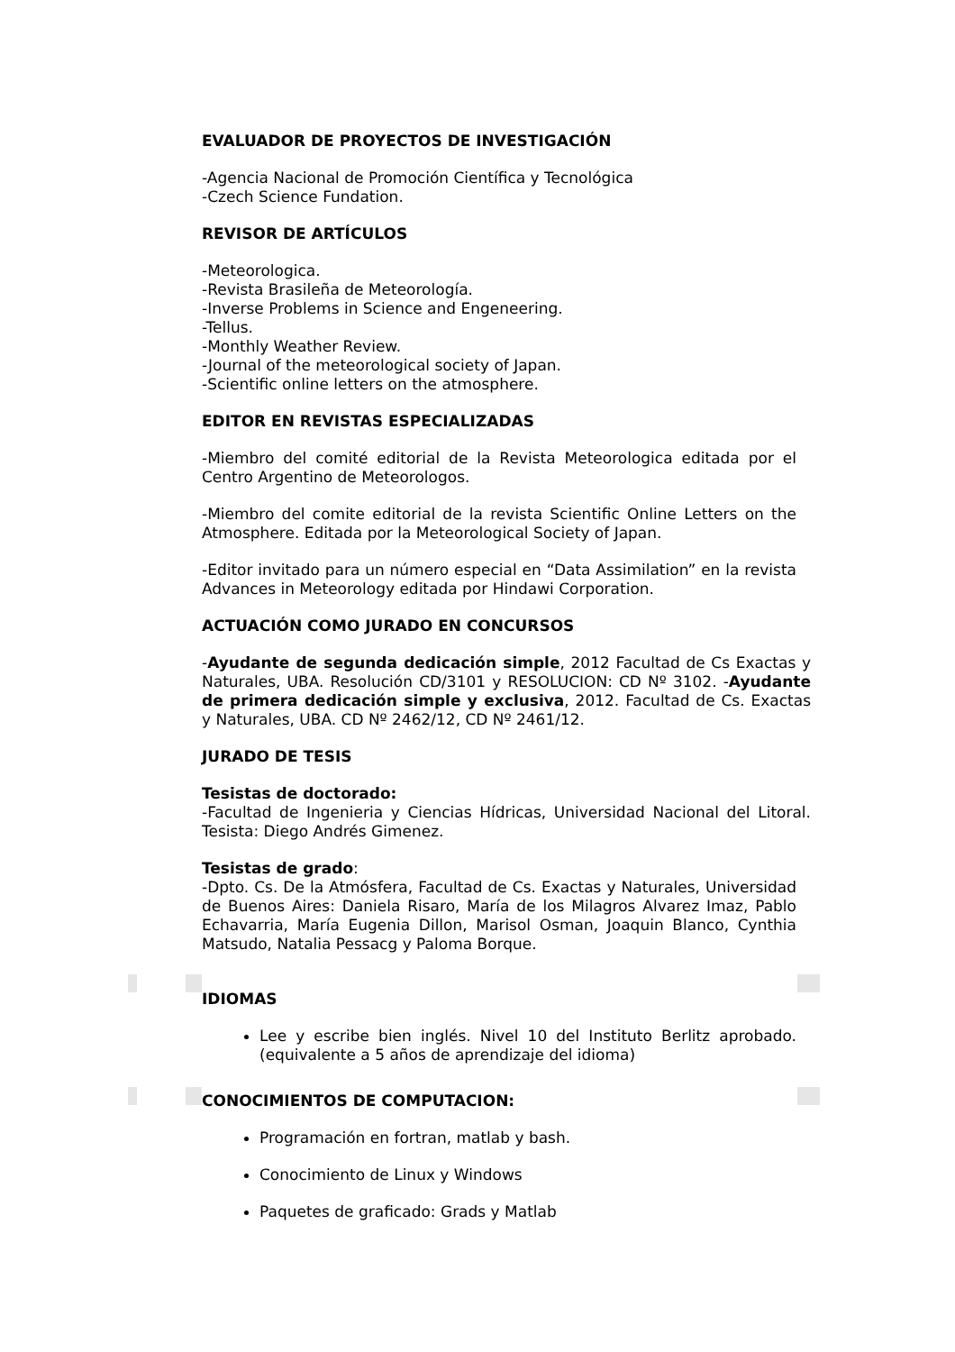EVALUADOR DE PROYECTOS DE INVESTIGACIÓN
-Agencia Nacional de Promoción Científica y Tecnológica
-Czech Science Fundation.
REVISOR DE ARTÍCULOS
-Meteorologica.
-Revista Brasileña de Meteorología.
-Inverse Problems in Science and Engeneering.
-Tellus.
-Monthly Weather Review.
-Journal of the meteorological society of Japan.
-Scientific online letters on the atmosphere.
EDITOR EN REVISTAS ESPECIALIZADAS
-Miembro del comité editorial de la Revista Meteorologica editada por el Centro Argentino de Meteorologos.
-Miembro del comite editorial de la revista Scientific Online Letters on the Atmosphere. Editada por la Meteorological Society of Japan.
-Editor invitado para un número especial en “Data Assimilation” en la revista Advances in Meteorology editada por Hindawi Corporation.
ACTUACIÓN COMO JURADO EN CONCURSOS
-Ayudante de segunda dedicación simple, 2012 Facultad de Cs Exactas y Naturales, UBA. Resolución CD/3101 y RESOLUCION: CD Nº 3102. -Ayudante de primera dedicación simple y exclusiva, 2012. Facultad de Cs. Exactas y Naturales, UBA. CD Nº 2462/12, CD Nº 2461/12.
JURADO DE TESIS
Tesistas de doctorado:
-Facultad de Ingenieria y Ciencias Hídricas, Universidad Nacional del Litoral. Tesista: Diego Andrés Gimenez.
Tesistas de grado:
-Dpto. Cs. De la Atmósfera, Facultad de Cs. Exactas y Naturales, Universidad de Buenos Aires: Daniela Risaro, María de los Milagros Alvarez Imaz, Pablo Echavarria, María Eugenia Dillon, Marisol Osman, Joaquin Blanco, Cynthia Matsudo, Natalia Pessacg y Paloma Borque.
IDIOMAS
Lee y escribe bien inglés. Nivel 10 del Instituto Berlitz aprobado. (equivalente a 5 años de aprendizaje del idioma)
CONOCIMIENTOS DE COMPUTACION:
Programación en fortran, matlab y bash.
Conocimiento de Linux y Windows
Paquetes de graficado: Grads y Matlab